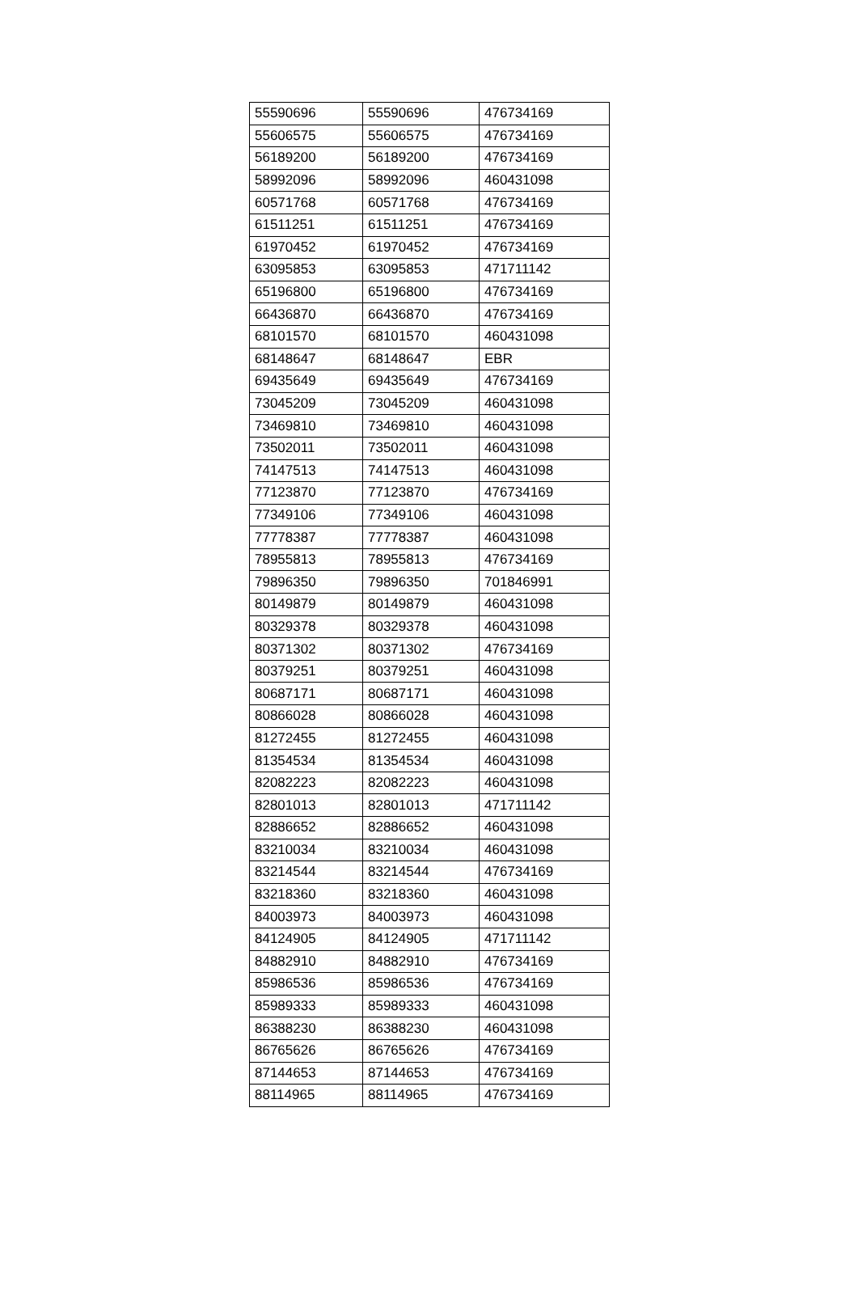| 55590696 | 55590696 | 476734169 |
| 55606575 | 55606575 | 476734169 |
| 56189200 | 56189200 | 476734169 |
| 58992096 | 58992096 | 460431098 |
| 60571768 | 60571768 | 476734169 |
| 61511251 | 61511251 | 476734169 |
| 61970452 | 61970452 | 476734169 |
| 63095853 | 63095853 | 471711142 |
| 65196800 | 65196800 | 476734169 |
| 66436870 | 66436870 | 476734169 |
| 68101570 | 68101570 | 460431098 |
| 68148647 | 68148647 | EBR |
| 69435649 | 69435649 | 476734169 |
| 73045209 | 73045209 | 460431098 |
| 73469810 | 73469810 | 460431098 |
| 73502011 | 73502011 | 460431098 |
| 74147513 | 74147513 | 460431098 |
| 77123870 | 77123870 | 476734169 |
| 77349106 | 77349106 | 460431098 |
| 77778387 | 77778387 | 460431098 |
| 78955813 | 78955813 | 476734169 |
| 79896350 | 79896350 | 701846991 |
| 80149879 | 80149879 | 460431098 |
| 80329378 | 80329378 | 460431098 |
| 80371302 | 80371302 | 476734169 |
| 80379251 | 80379251 | 460431098 |
| 80687171 | 80687171 | 460431098 |
| 80866028 | 80866028 | 460431098 |
| 81272455 | 81272455 | 460431098 |
| 81354534 | 81354534 | 460431098 |
| 82082223 | 82082223 | 460431098 |
| 82801013 | 82801013 | 471711142 |
| 82886652 | 82886652 | 460431098 |
| 83210034 | 83210034 | 460431098 |
| 83214544 | 83214544 | 476734169 |
| 83218360 | 83218360 | 460431098 |
| 84003973 | 84003973 | 460431098 |
| 84124905 | 84124905 | 471711142 |
| 84882910 | 84882910 | 476734169 |
| 85986536 | 85986536 | 476734169 |
| 85989333 | 85989333 | 460431098 |
| 86388230 | 86388230 | 460431098 |
| 86765626 | 86765626 | 476734169 |
| 87144653 | 87144653 | 476734169 |
| 88114965 | 88114965 | 476734169 |